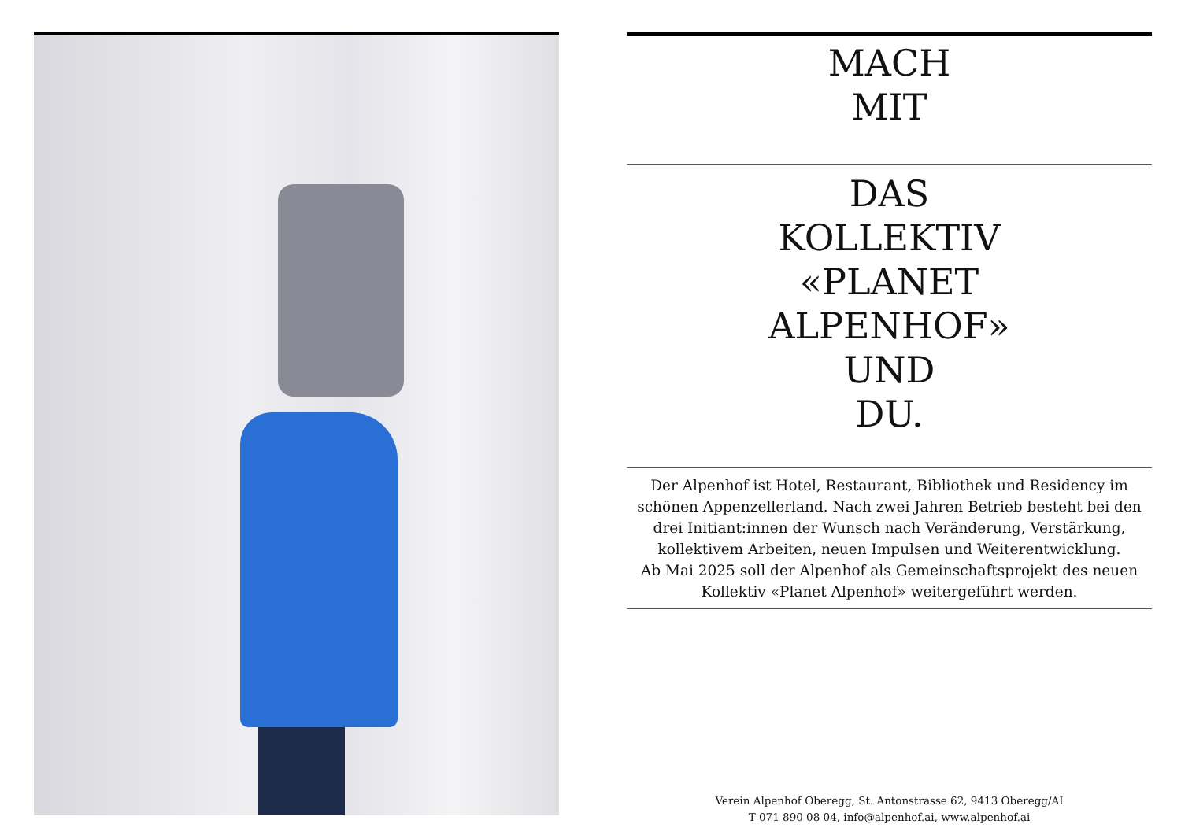MACH
MIT
DAS
KOLLEKTIV
«PLANET
ALPENHOF»
UND
DU.
Der Alpenhof ist Hotel, Restaurant, Bibliothek und Residency im schönen Appenzellerland. Nach zwei Jahren Betrieb besteht bei den drei Initiant:innen der Wunsch nach Veränderung, Verstärkung, kollektivem Arbeiten, neuen Impulsen und Weiterentwicklung.
Ab Mai 2025 soll der Alpenhof als Gemeinschaftsprojekt des neuen Kollektiv «Planet Alpenhof» weitergeführt werden.
Verein Alpenhof Oberegg, St. Antonstrasse 62, 9413 Oberegg/AI
T 071 890 08 04, info@alpenhof.ai, www.alpenhof.ai